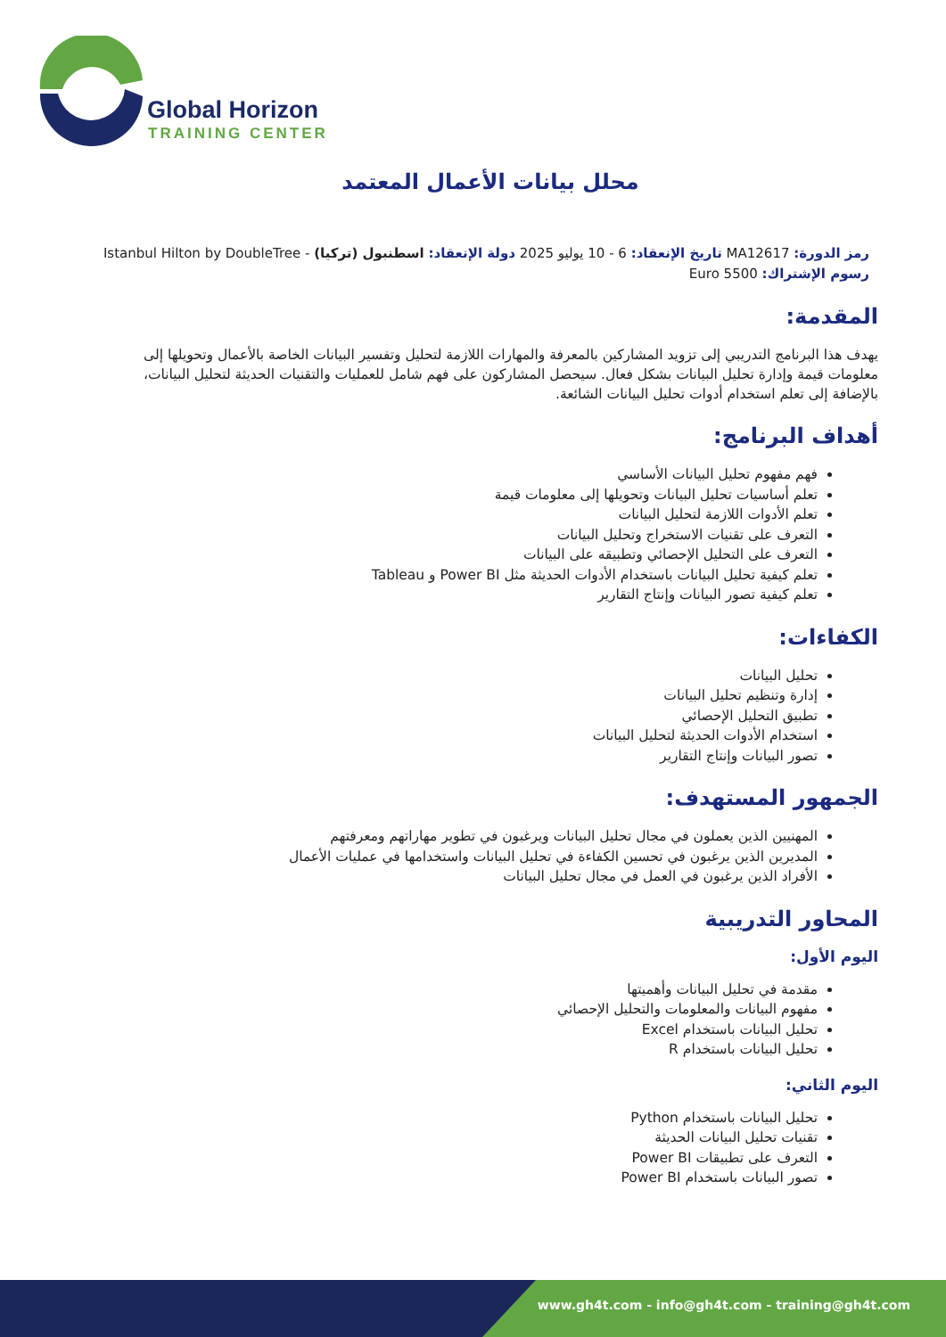Global Horizon
TRAINING CENTER
محلل بيانات الأعمال المعتمد
رمز الدورة: MA12617 تاريخ الإنعقاد: 6 - 10 يوليو 2025 دولة الإنعقاد: اسطنبول (تركيا) - Istanbul Hilton by DoubleTree رسوم الإشتراك: 5500 Euro
المقدمة:
يهدف هذا البرنامج التدريبي إلى تزويد المشاركين بالمعرفة والمهارات اللازمة لتحليل وتفسير البيانات الخاصة بالأعمال وتحويلها إلى معلومات قيمة وإدارة تحليل البيانات بشكل فعال. سيحصل المشاركون على فهم شامل للعمليات والتقنيات الحديثة لتحليل البيانات، بالإضافة إلى تعلم استخدام أدوات تحليل البيانات الشائعة.
أهداف البرنامج:
فهم مفهوم تحليل البيانات الأساسي
تعلم أساسيات تحليل البيانات وتحويلها إلى معلومات قيمة
تعلم الأدوات اللازمة لتحليل البيانات
التعرف على تقنيات الاستخراج وتحليل البيانات
التعرف على التحليل الإحصائي وتطبيقه على البيانات
تعلم كيفية تحليل البيانات باستخدام الأدوات الحديثة مثل Power BI و Tableau
تعلم كيفية تصور البيانات وإنتاج التقارير
الكفاءات:
تحليل البيانات
إدارة وتنظيم تحليل البيانات
تطبيق التحليل الإحصائي
استخدام الأدوات الحديثة لتحليل البيانات
تصور البيانات وإنتاج التقارير
الجمهور المستهدف:
المهنيين الذين يعملون في مجال تحليل البيانات ويرغبون في تطوير مهاراتهم ومعرفتهم
المديرين الذين يرغبون في تحسين الكفاءة في تحليل البيانات واستخدامها في عمليات الأعمال
الأفراد الذين يرغبون في العمل في مجال تحليل البيانات
المحاور التدريبية
اليوم الأول:
مقدمة في تحليل البيانات وأهميتها
مفهوم البيانات والمعلومات والتحليل الإحصائي
تحليل البيانات باستخدام Excel
تحليل البيانات باستخدام R
اليوم الثاني:
تحليل البيانات باستخدام Python
تقنيات تحليل البيانات الحديثة
التعرف على تطبيقات Power BI
تصور البيانات باستخدام Power BI
www.gh4t.com - info@gh4t.com - training@gh4t.com